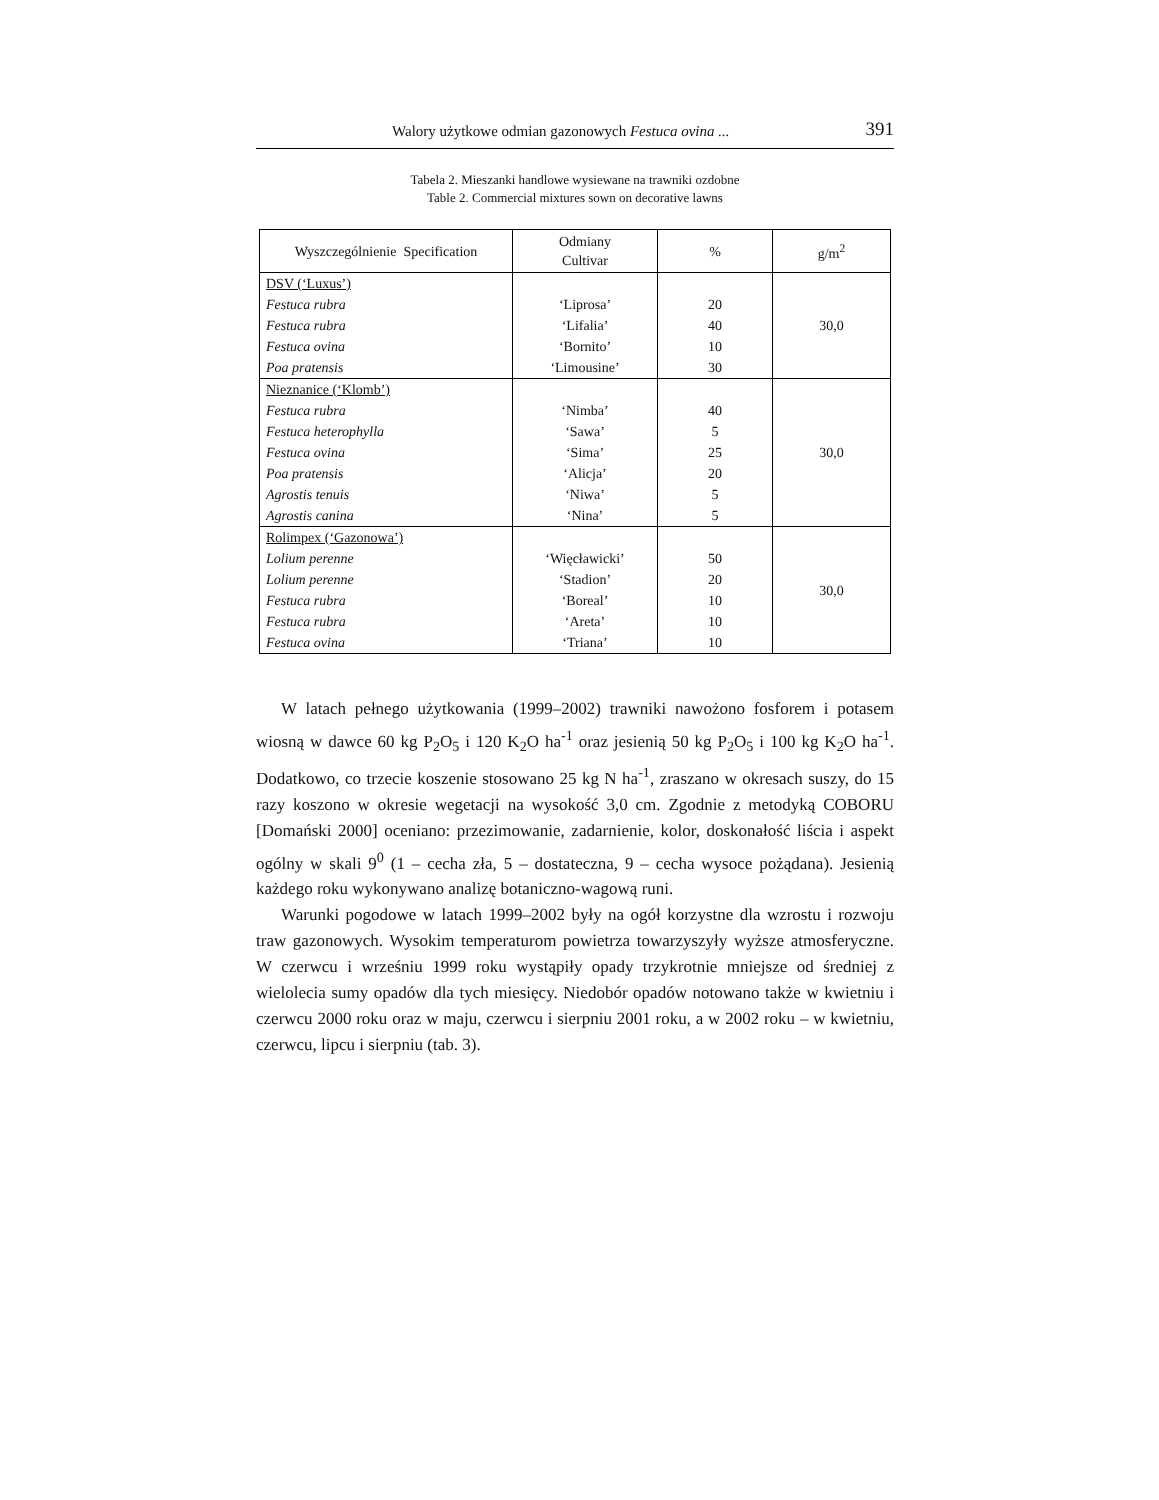Walory użytkowe odmian gazonowych Festuca ovina ... 391
Tabela 2. Mieszanki handlowe wysiewane na trawniki ozdobne
Table 2. Commercial mixtures sown on decorative lawns
| Wyszczególnienie Specification | Odmiany Cultivar | % | g/m<sup>2</sup> |
| --- | --- | --- | --- |
| DSV (‘Luxus’) | | | 30,0 |
| Festuca rubra | ‘Liprosa’ | 20 | |
| Festuca rubra | ‘Lifalia’ | 40 | |
| Festuca ovina | ‘Bornito’ | 10 | |
| Poa pratensis | ‘Limousine’ | 30 | |
| Nieznanice (‘Klomb’) | | | 30,0 |
| Festuca rubra | ‘Nimba’ | 40 | |
| Festuca heterophylla | ‘Sawa’ | 5 | |
| Festuca ovina | ‘Sima’ | 25 | |
| Poa pratensis | ‘Alicja’ | 20 | |
| Agrostis tenuis | ‘Niwa’ | 5 | |
| Agrostis canina | ‘Nina’ | 5 | |
| Rolimpex (‘Gazonowa’) | | | 30,0 |
| Lolium perenne | ‘Więcławicki’ | 50 | |
| Lolium perenne | ‘Stadion’ | 20 | |
| Festuca rubra | ‘Boreal’ | 10 | |
| Festuca rubra | ‘Areta’ | 10 | |
| Festuca ovina | ‘Triana’ | 10 | |
W latach pełnego użytkowania (1999–2002) trawniki nawożono fosforem i potasem wiosną w dawce 60 kg P<sub>2</sub>O<sub>5</sub> i 120 K<sub>2</sub>O ha<sup>-1</sup> oraz jesienią 50 kg P<sub>2</sub>O<sub>5</sub> i 100 kg K<sub>2</sub>O ha<sup>-1</sup>. Dodatkowo, co trzecie koszenie stosowano 25 kg N ha<sup>-1</sup>, zraszano w okresach suszy, do 15 razy koszono w okresie wegetacji na wysokość 3,0 cm. Zgodnie z metodyką COBORU [Domański 2000] oceniano: przezimowanie, zadarnienie, kolor, doskonałość liścia i aspekt ogólny w skali 9<sup>0</sup> (1 – cecha zła, 5 – dostateczna, 9 – cecha wysoce pożądana). Jesienią każdego roku wykonywano analizę botaniczno-wagową runi.
Warunki pogodowe w latach 1999–2002 były na ogół korzystne dla wzrostu i rozwoju traw gazonowych. Wysokim temperaturom powietrza towarzyszyły wyższe atmosferyczne. W czerwcu i wrześniu 1999 roku wystąpiły opady trzykrotnie mniejsze od średniej z wielolecia sumy opadów dla tych miesięcy. Niedobór opadów notowano także w kwietniu i czerwcu 2000 roku oraz w maju, czerwcu i sierpniu 2001 roku, a w 2002 roku – w kwietniu, czerwcu, lipcu i sierpniu (tab. 3).